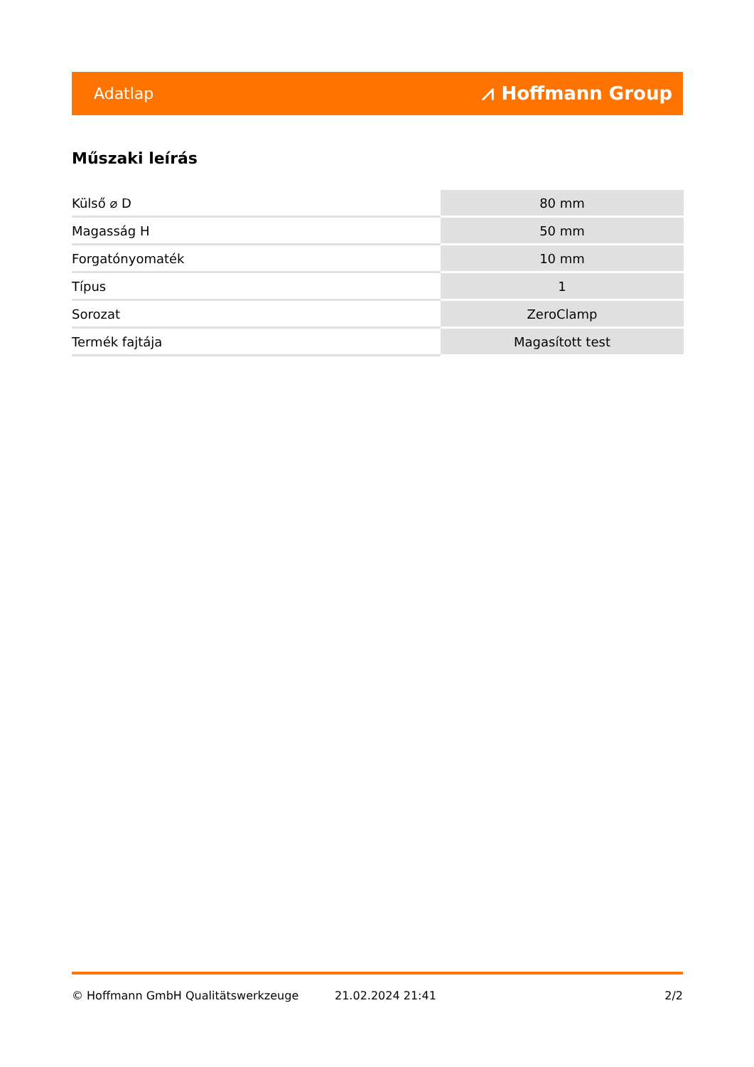Adatlap ⩘ Hoffmann Group
Műszaki leírás
| Külső ⌀ D | 80 mm |
| Magasság H | 50 mm |
| Forgatónyomaték | 10 mm |
| Típus | 1 |
| Sorozat | ZeroClamp |
| Termék fajtája | Magasított test |
© Hoffmann GmbH Qualitätswerkzeuge 21.02.2024 21:41 2/2